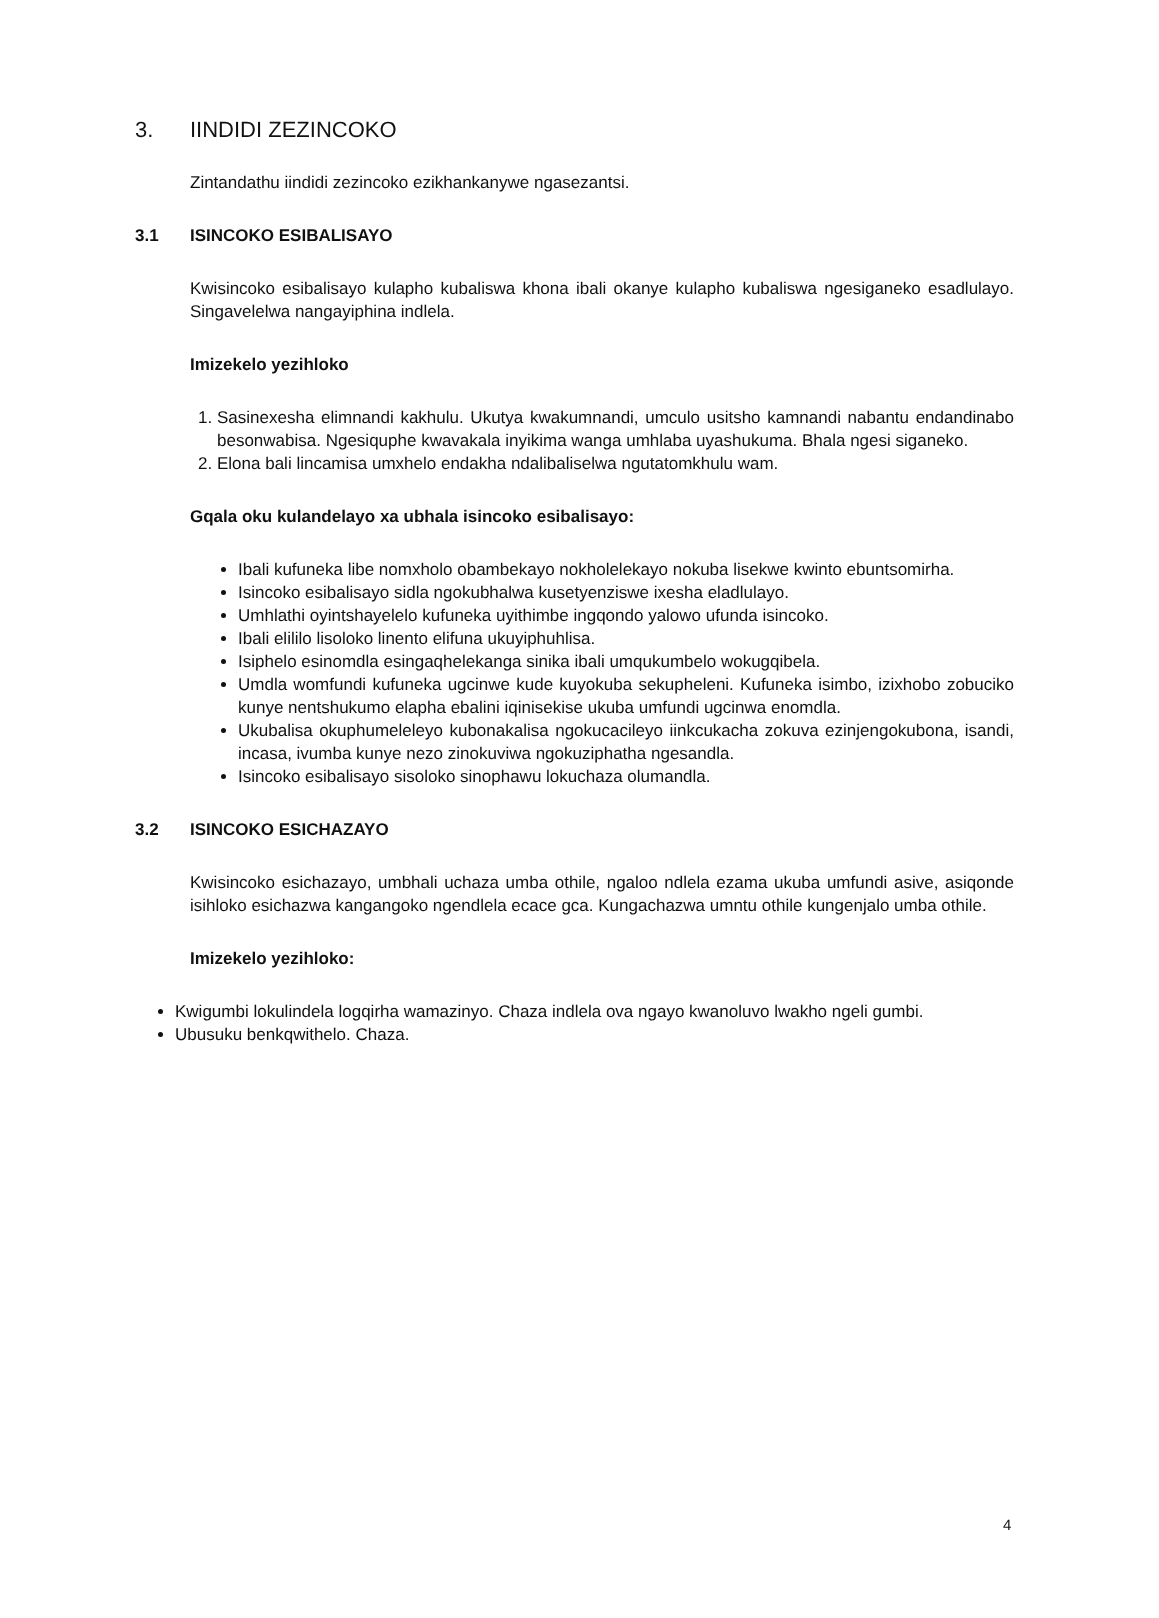3. IINDIDI ZEZINCOKO
Zintandathu iindidi zezincoko ezikhankanywe ngasezantsi.
3.1 ISINCOKO ESIBALISAYO
Kwisincoko esibalisayo kulapho kubaliswa khona ibali okanye kulapho kubaliswa ngesiganeko esadlulayo. Singavelelwa nangayiphina indlela.
Imizekelo yezihloko
1. Sasinexesha elimnandi kakhulu. Ukutya kwakumnandi, umculo usitsho kamnandi nabantu endandinabo besonwabisa. Ngesiquphe kwavakala inyikima wanga umhlaba uyashukuma. Bhala ngesi siganeko.
2. Elona bali lincamisa umxhelo endakha ndalibaliselwa ngutatomkhulu wam.
Gqala oku kulandelayo xa ubhala isincoko esibalisayo:
Ibali kufuneka libe nomxholo obambekayo nokholelekayo nokuba lisekwe kwinto ebuntsomirha.
Isincoko esibalisayo sidla ngokubhalwa kusetyenziswe ixesha eladlulayo.
Umhlathi oyintshayelelo kufuneka uyithimbe ingqondo yalowo ufunda isincoko.
Ibali elililo lisoloko linento elifuna ukuyiphuhlisa.
Isiphelo esinomdla esingaqhelekanga sinika ibali umqukumbelo wokugqibela.
Umdla womfundi kufuneka ugcinwe kude kuyokuba sekupheleni. Kufuneka isimbo, izixhobo zobuciko kunye nentshukumo elapha ebalini iqinisekise ukuba umfundi ugcinwa enomdla.
Ukubalisa okuphumeleleyo kubonakalisa ngokucacileyo iinkcukacha zokuva ezinjengokubona, isandi, incasa, ivumba kunye nezo zinokuviwa ngokuziphatha ngesandla.
Isincoko esibalisayo sisoloko sinophawu lokuchaza olumandla.
3.2 ISINCOKO ESICHAZAYO
Kwisincoko esichazayo, umbhali uchaza umba othile, ngaloo ndlela ezama ukuba umfundi asive, asiqonde isihloko esichazwa kangangoko ngendlela ecace gca. Kungachazwa umntu othile kungenjalo umba othile.
Imizekelo yezihloko:
Kwigumbi lokulindela logqirha wamazinyo. Chaza indlela ova ngayo kwanoluvo lwakho ngeli gumbi.
Ubusuku benkqwithelo. Chaza.
4